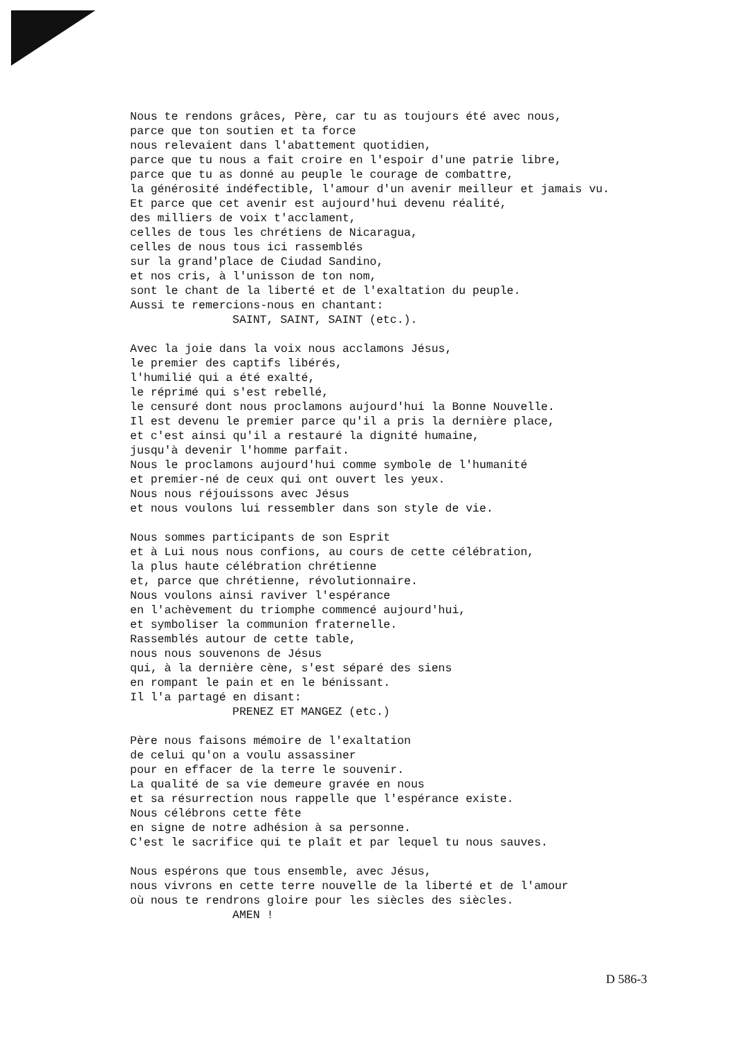Nous te rendons grâces, Père, car tu as toujours été avec nous, parce que ton soutien et ta force nous relevaient dans l'abattement quotidien, parce que tu nous a fait croire en l'espoir d'une patrie libre, parce que tu as donné au peuple le courage de combattre, la générosité indéfectible, l'amour d'un avenir meilleur et jamais vu. Et parce que cet avenir est aujourd'hui devenu réalité, des milliers de voix t'acclament, celles de tous les chrétiens de Nicaragua, celles de nous tous ici rassemblés sur la grand'place de Ciudad Sandino, et nos cris, à l'unisson de ton nom, sont le chant de la liberté et de l'exaltation du peuple. Aussi te remercions-nous en chantant: SAINT, SAINT, SAINT (etc.).
Avec la joie dans la voix nous acclamons Jésus, le premier des captifs libérés, l'humilié qui a été exalté, le réprimé qui s'est rebellé, le censuré dont nous proclamons aujourd'hui la Bonne Nouvelle. Il est devenu le premier parce qu'il a pris la dernière place, et c'est ainsi qu'il a restauré la dignité humaine, jusqu'à devenir l'homme parfait. Nous le proclamons aujourd'hui comme symbole de l'humanité et premier-né de ceux qui ont ouvert les yeux. Nous nous réjouissons avec Jésus et nous voulons lui ressembler dans son style de vie.
Nous sommes participants de son Esprit et à Lui nous nous confions, au cours de cette célébration, la plus haute célébration chrétienne et, parce que chrétienne, révolutionnaire. Nous voulons ainsi raviver l'espérance en l'achèvement du triomphe commencé aujourd'hui, et symboliser la communion fraternelle. Rassemblés autour de cette table, nous nous souvenons de Jésus qui, à la dernière cène, s'est séparé des siens en rompant le pain et en le bénissant. Il l'a partagé en disant: PRENEZ ET MANGEZ (etc.)
Père nous faisons mémoire de l'exaltation de celui qu'on a voulu assassiner pour en effacer de la terre le souvenir. La qualité de sa vie demeure gravée en nous et sa résurrection nous rappelle que l'espérance existe. Nous célébrons cette fête en signe de notre adhésion à sa personne. C'est le sacrifice qui te plaît et par lequel tu nous sauves.
Nous espérons que tous ensemble, avec Jésus, nous vivrons en cette terre nouvelle de la liberté et de l'amour où nous te rendrons gloire pour les siècles des siècles. AMEN !
D 586-3